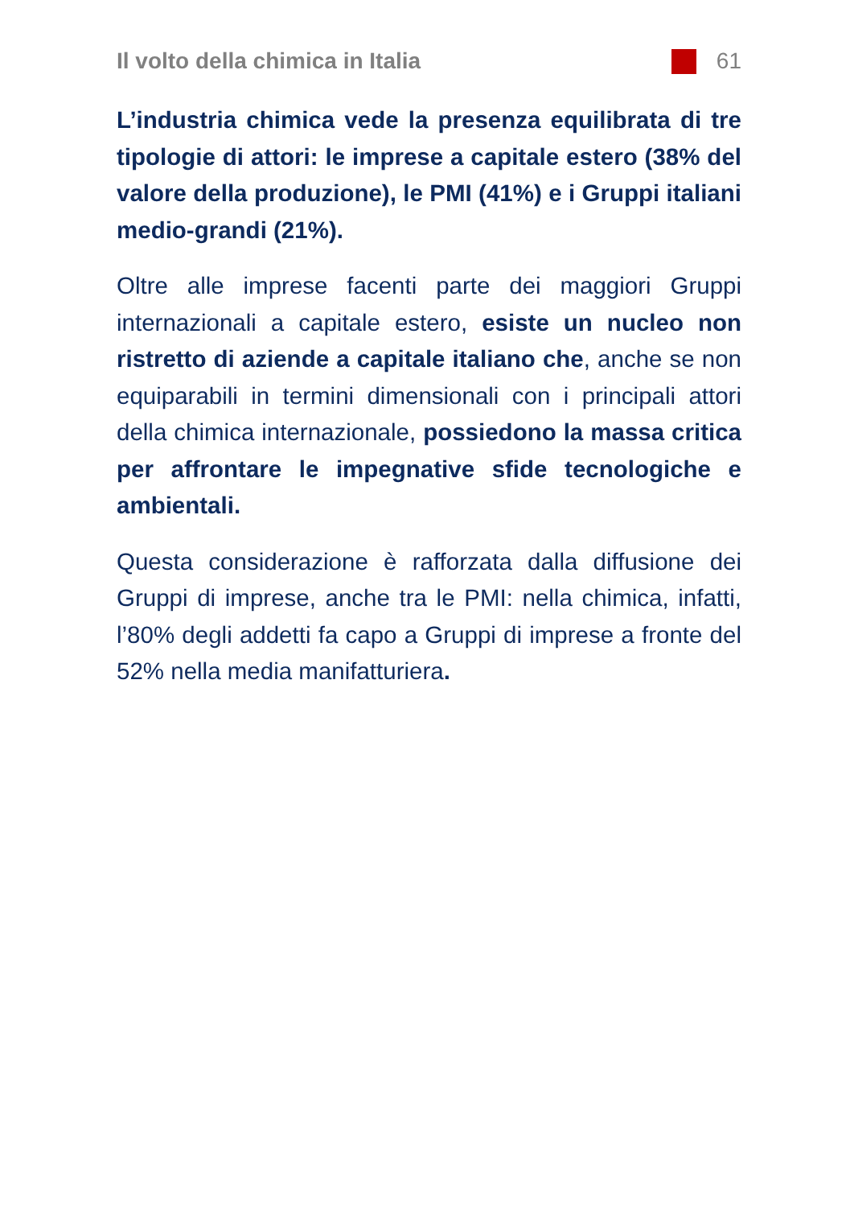Il volto della chimica in Italia
61
L’industria chimica vede la presenza equilibrata di tre tipologie di attori: le imprese a capitale estero (38% del valore della produzione), le PMI (41%) e i Gruppi italiani medio-grandi (21%).
Oltre alle imprese facenti parte dei maggiori Gruppi internazionali a capitale estero, esiste un nucleo non ristretto di aziende a capitale italiano che, anche se non equiparabili in termini dimensionali con i principali attori della chimica internazionale, possiedono la massa critica per affrontare le impegnative sfide tecnologiche e ambientali.
Questa considerazione è rafforzata dalla diffusione dei Gruppi di imprese, anche tra le PMI: nella chimica, infatti, l’80% degli addetti fa capo a Gruppi di imprese a fronte del 52% nella media manifatturiera.